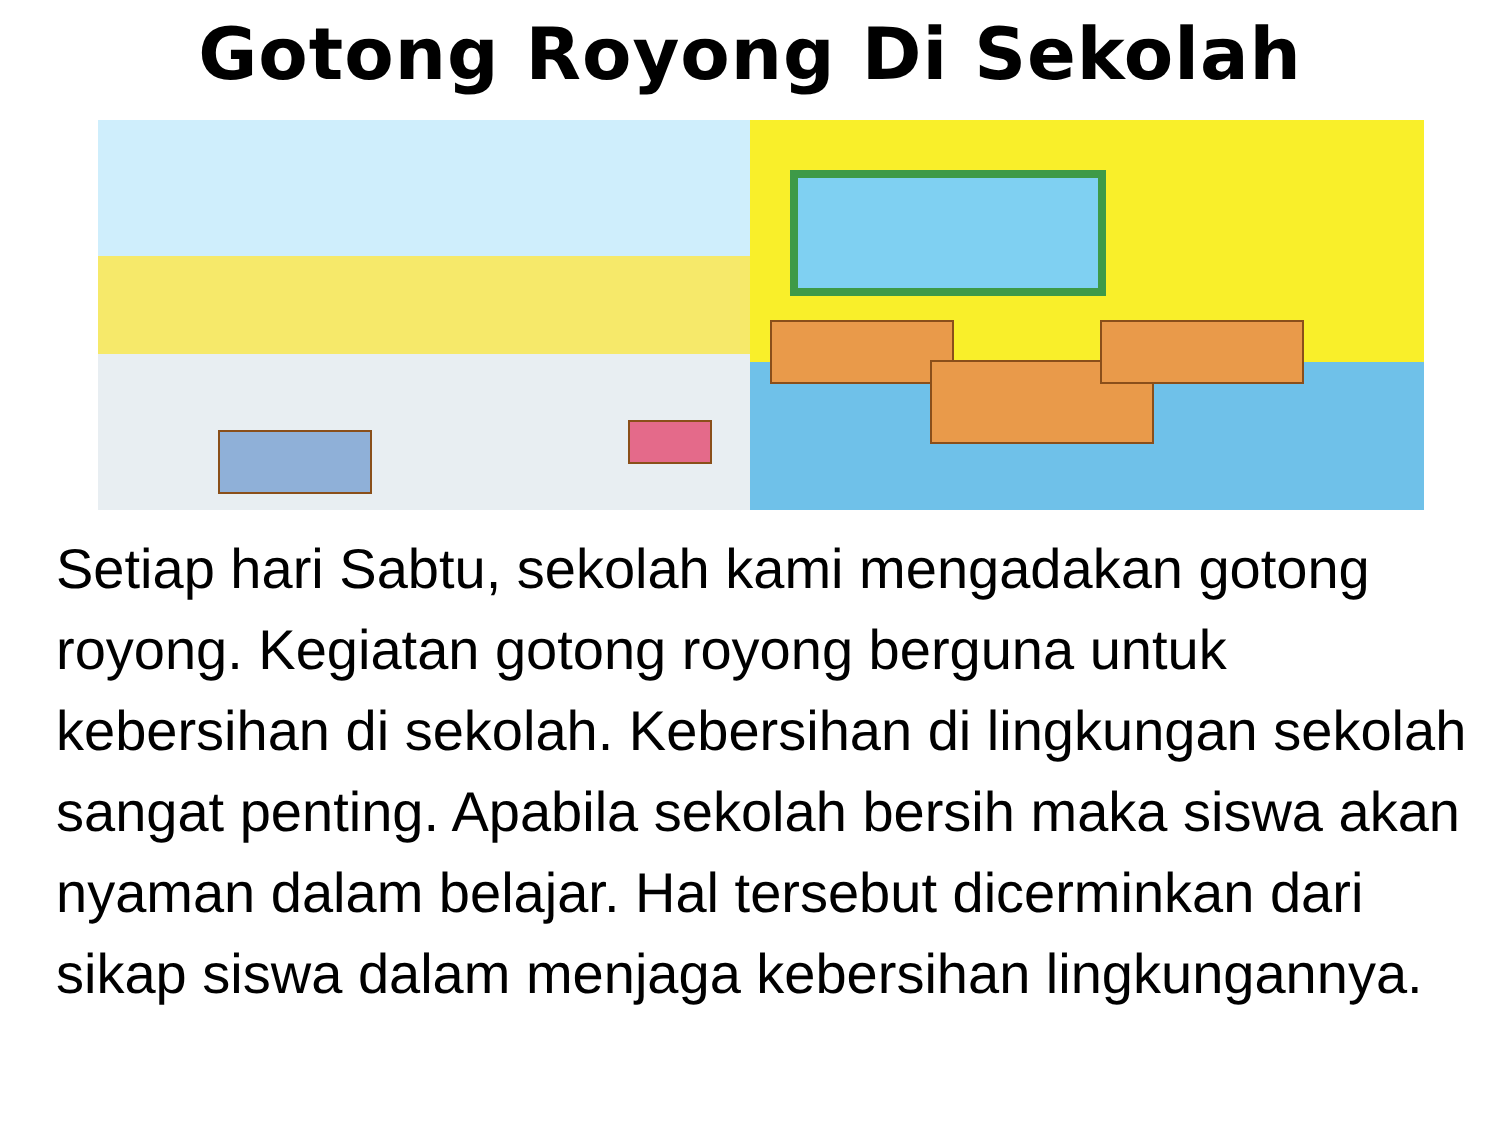Gotong Royong Di Sekolah
Setiap hari Sabtu, sekolah kami mengadakan gotong royong. Kegiatan gotong royong berguna untuk kebersihan di sekolah. Kebersihan di lingkungan sekolah sangat penting. Apabila sekolah bersih maka siswa akan nyaman dalam belajar. Hal tersebut dicerminkan dari sikap siswa dalam menjaga kebersihan lingkungannya.